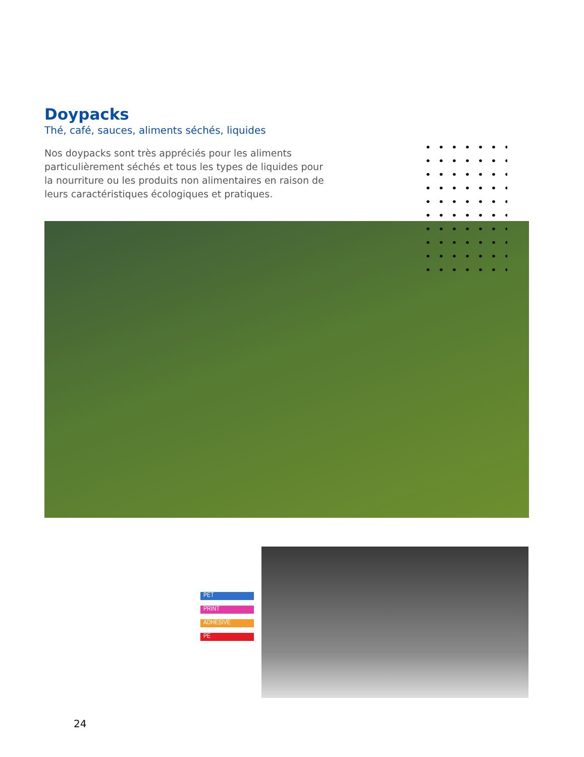Doypacks
Thé, café, sauces, aliments séchés, liquides
Nos doypacks sont très appréciés pour les aliments particulièrement séchés et tous les types de liquides pour la nourriture ou les produits non alimentaires en raison de leurs caractéristiques écologiques et pratiques.
PET
PRINT
ADHESIVE
PE
24